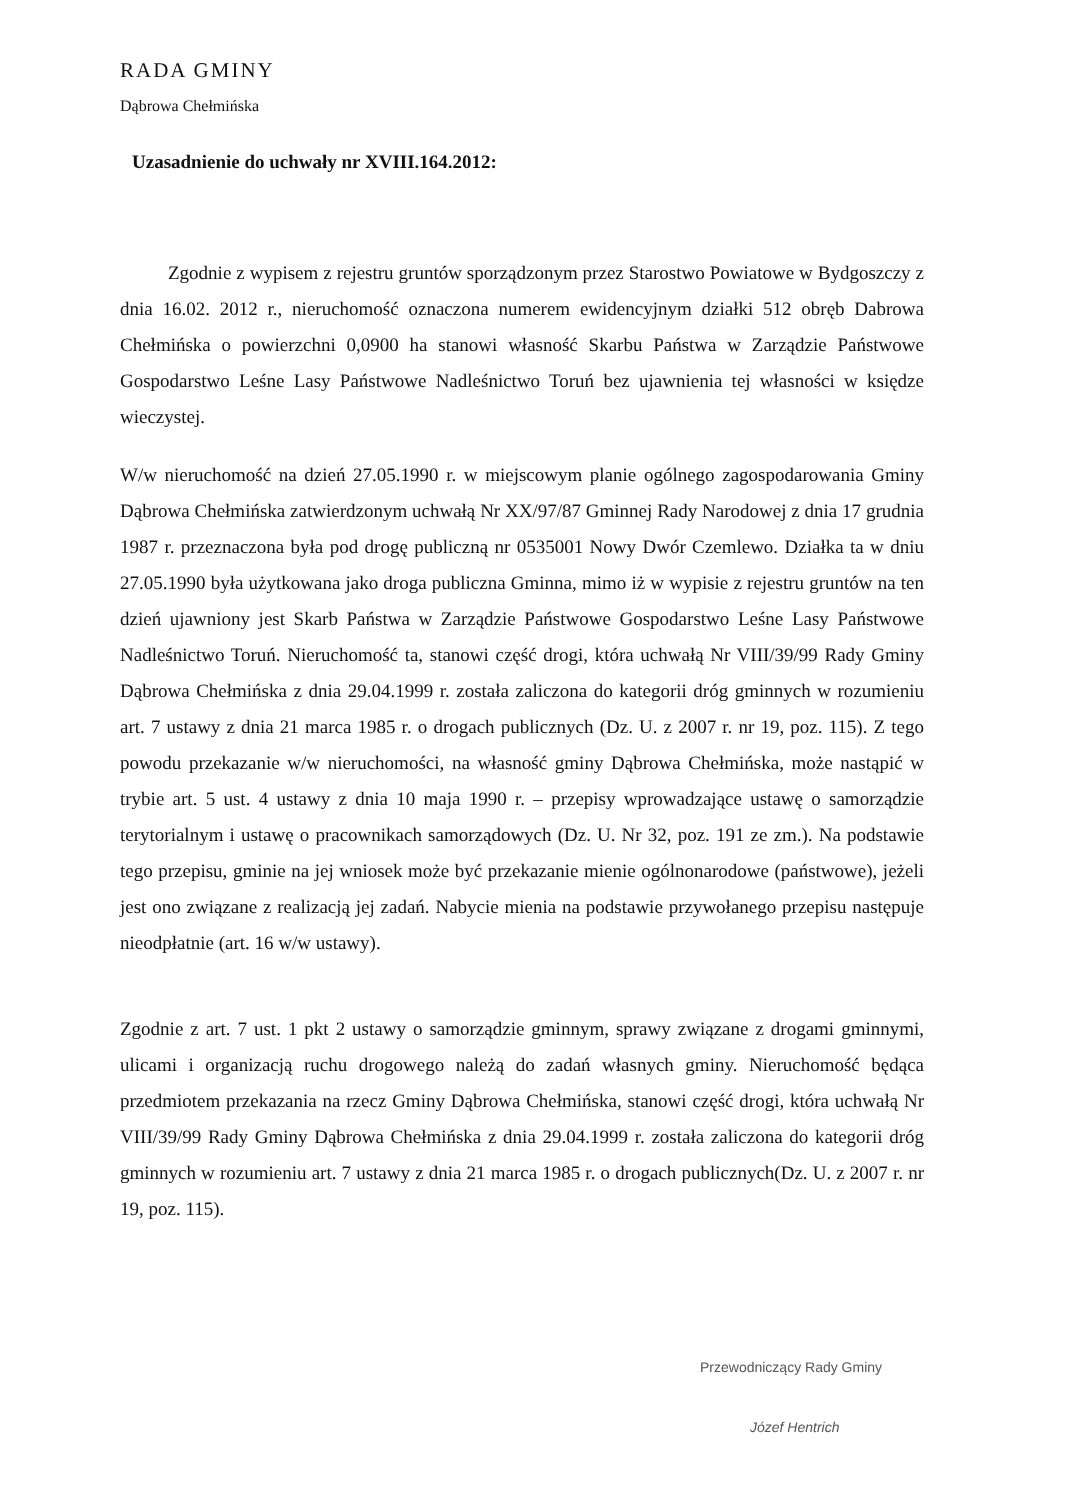RADA GMINY
Dąbrowa Chełmińska
Uzasadnienie do uchwały nr XVIII.164.2012:
Zgodnie z wypisem z rejestru gruntów sporządzonym przez Starostwo Powiatowe w Bydgoszczy z dnia 16.02. 2012 r., nieruchomość oznaczona numerem ewidencyjnym działki 512 obręb Dabrowa Chełmińska o powierzchni 0,0900 ha stanowi własność Skarbu Państwa w Zarządzie Państwowe Gospodarstwo Leśne Lasy Państwowe Nadleśnictwo Toruń bez ujawnienia tej własności w księdze wieczystej.
W/w nieruchomość na dzień 27.05.1990 r. w miejscowym planie ogólnego zagospodarowania Gminy Dąbrowa Chełmińska zatwierdzonym uchwałą Nr XX/97/87 Gminnej Rady Narodowej z dnia 17 grudnia 1987 r. przeznaczona była pod drogę publiczną nr 0535001 Nowy Dwór Czemlewo. Działka ta w dniu 27.05.1990 była użytkowana jako droga publiczna Gminna, mimo iż w wypisie z rejestru gruntów na ten dzień ujawniony jest Skarb Państwa w Zarządzie Państwowe Gospodarstwo Leśne Lasy Państwowe Nadleśnictwo Toruń. Nieruchomość ta, stanowi część drogi, która uchwałą Nr VIII/39/99 Rady Gminy Dąbrowa Chełmińska z dnia 29.04.1999 r. została zaliczona do kategorii dróg gminnych w rozumieniu art. 7 ustawy z dnia 21 marca 1985 r. o drogach publicznych (Dz. U. z 2007 r. nr 19, poz. 115). Z tego powodu przekazanie w/w nieruchomości, na własność gminy Dąbrowa Chełmińska, może nastąpić w trybie art. 5 ust. 4 ustawy z dnia 10 maja 1990 r. – przepisy wprowadzające ustawę o samorządzie terytorialnym i ustawę o pracownikach samorządowych (Dz. U. Nr 32, poz. 191 ze zm.). Na podstawie tego przepisu, gminie na jej wniosek może być przekazanie mienie ogólnonarodowe (państwowe), jeżeli jest ono związane z realizacją jej zadań. Nabycie mienia na podstawie przywołanego przepisu następuje nieodpłatnie (art. 16 w/w ustawy).
Zgodnie z art. 7 ust. 1 pkt 2 ustawy o samorządzie gminnym, sprawy związane z drogami gminnymi, ulicami i organizacją ruchu drogowego należą do zadań własnych gminy. Nieruchomość będąca przedmiotem przekazania na rzecz Gminy Dąbrowa Chełmińska, stanowi część drogi, która uchwałą Nr VIII/39/99 Rady Gminy Dąbrowa Chełmińska z dnia 29.04.1999 r. została zaliczona do kategorii dróg gminnych w rozumieniu art. 7 ustawy z dnia 21 marca 1985 r. o drogach publicznych(Dz. U. z 2007 r. nr 19, poz. 115).
Przewodniczący Rady Gminy
Józef Hentrich